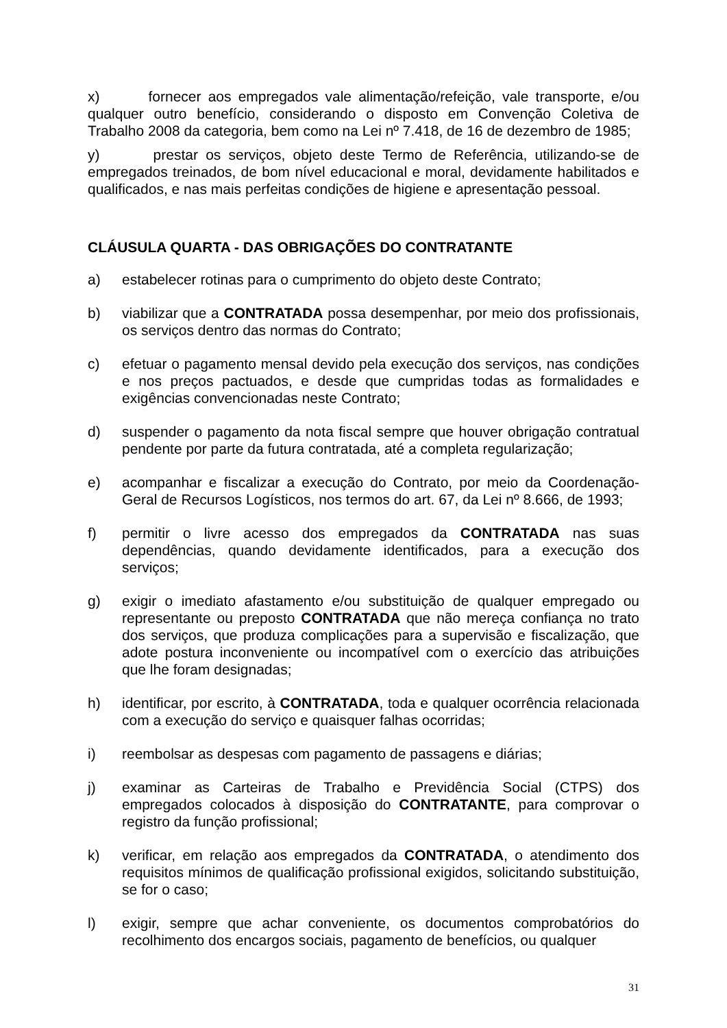x) fornecer aos empregados vale alimentação/refeição, vale transporte, e/ou qualquer outro benefício, considerando o disposto em Convenção Coletiva de Trabalho 2008 da categoria, bem como na Lei nº 7.418, de 16 de dezembro de 1985;
y) prestar os serviços, objeto deste Termo de Referência, utilizando-se de empregados treinados, de bom nível educacional e moral, devidamente habilitados e qualificados, e nas mais perfeitas condições de higiene e apresentação pessoal.
CLÁUSULA QUARTA - DAS OBRIGAÇÕES DO CONTRATANTE
a) estabelecer rotinas para o cumprimento do objeto deste Contrato;
b) viabilizar que a CONTRATADA possa desempenhar, por meio dos profissionais, os serviços dentro das normas do Contrato;
c) efetuar o pagamento mensal devido pela execução dos serviços, nas condições e nos preços pactuados, e desde que cumpridas todas as formalidades e exigências convencionadas neste Contrato;
d) suspender o pagamento da nota fiscal sempre que houver obrigação contratual pendente por parte da futura contratada, até a completa regularização;
e) acompanhar e fiscalizar a execução do Contrato, por meio da Coordenação-Geral de Recursos Logísticos, nos termos do art. 67, da Lei nº 8.666, de 1993;
f) permitir o livre acesso dos empregados da CONTRATADA nas suas dependências, quando devidamente identificados, para a execução dos serviços;
g) exigir o imediato afastamento e/ou substituição de qualquer empregado ou representante ou preposto CONTRATADA que não mereça confiança no trato dos serviços, que produza complicações para a supervisão e fiscalização, que adote postura inconveniente ou incompatível com o exercício das atribuições que lhe foram designadas;
h) identificar, por escrito, à CONTRATADA, toda e qualquer ocorrência relacionada com a execução do serviço e quaisquer falhas ocorridas;
i) reembolsar as despesas com pagamento de passagens e diárias;
j) examinar as Carteiras de Trabalho e Previdência Social (CTPS) dos empregados colocados à disposição do CONTRATANTE, para comprovar o registro da função profissional;
k) verificar, em relação aos empregados da CONTRATADA, o atendimento dos requisitos mínimos de qualificação profissional exigidos, solicitando substituição, se for o caso;
l) exigir, sempre que achar conveniente, os documentos comprobatórios do recolhimento dos encargos sociais, pagamento de benefícios, ou qualquer
31